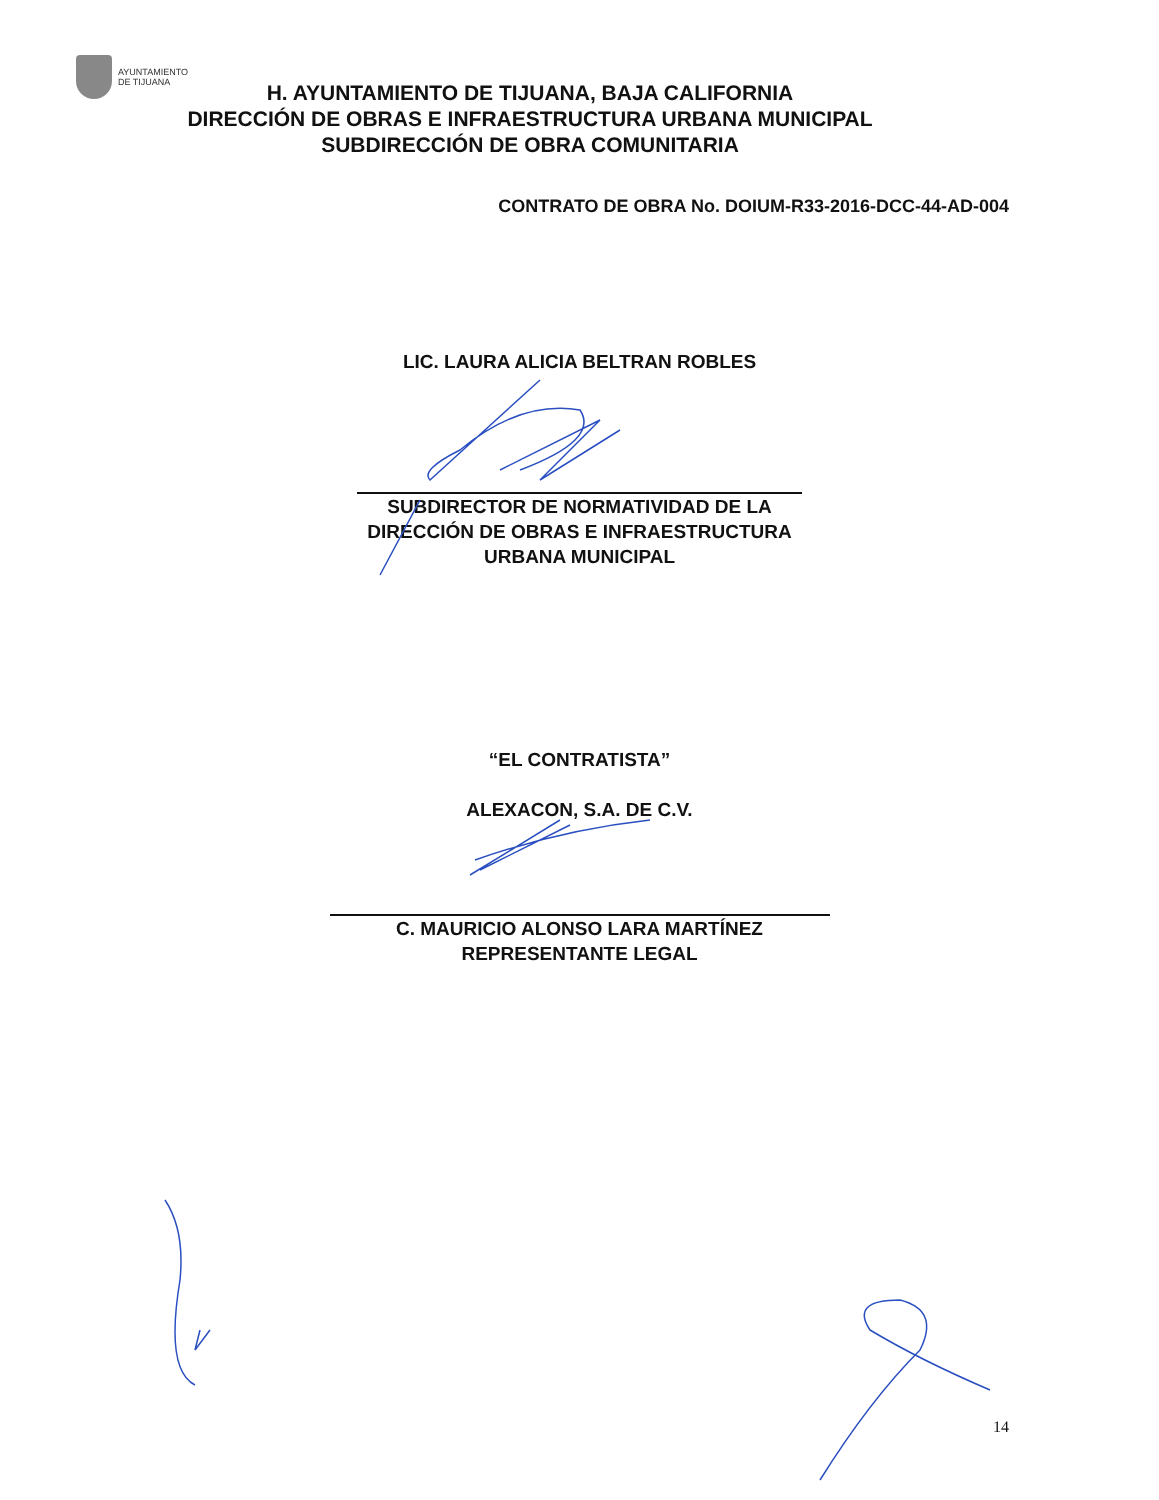AYUNTAMIENTO
DE TIJUANA
H. AYUNTAMIENTO DE TIJUANA, BAJA CALIFORNIA
DIRECCIÓN DE OBRAS E INFRAESTRUCTURA URBANA MUNICIPAL
SUBDIRECCIÓN DE OBRA COMUNITARIA
CONTRATO DE OBRA No. DOIUM-R33-2016-DCC-44-AD-004
LIC. LAURA ALICIA BELTRAN ROBLES
SUBDIRECTOR DE NORMATIVIDAD DE LA
DIRECCIÓN DE OBRAS E INFRAESTRUCTURA
URBANA MUNICIPAL
“EL CONTRATISTA”
ALEXACON, S.A. DE C.V.
C. MAURICIO ALONSO LARA MARTÍNEZ
REPRESENTANTE LEGAL
14